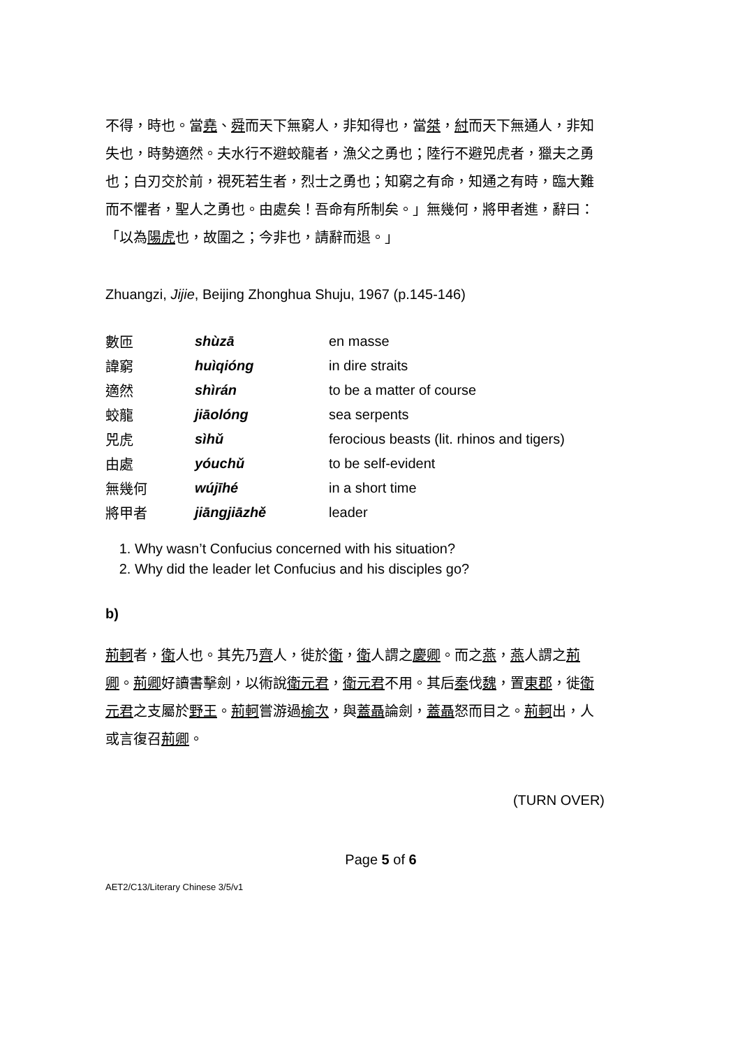不得，時也。當堯、舜而天下無窮人，非知得也，當桀，紂而天下無通人，非知失也，時勢適然。夫水行不避蛟龍者，漁父之勇也；陸行不避兕虎者，獵夫之勇也；白刃交於前，視死若生者，烈士之勇也；知窮之有命，知通之有時，臨大難而不懼者，聖人之勇也。由處矣！吾命有所制矣。」無幾何，將甲者進，辭曰：「以為陽虎也，故圍之；今非也，請辭而退。」
Zhuangzi, Jijie, Beijing Zhonghua Shuju, 1967 (p.145-146)
| 數匝 | shùzā | en masse |
| 諱窮 | huìqióng | in dire straits |
| 適然 | shìrán | to be a matter of course |
| 蛟龍 | jiāolóng | sea serpents |
| 兕虎 | sìhǔ | ferocious beasts (lit. rhinos and tigers) |
| 由處 | yóuchǔ | to be self-evident |
| 無幾何 | wújīhé | in a short time |
| 將甲者 | jiāngjiāzhě | leader |
1. Why wasn’t Confucius concerned with his situation?
2. Why did the leader let Confucius and his disciples go?
b)
荊軻者，衛人也。其先乃齊人，徙於衛，衛人謂之慶卿。而之燕，燕人謂之荊卿。荊卿好讀書擊劍，以術說衛元君，衛元君不用。其后秦伐魏，置東郡，徙衛元君之支屬於野王。荊軻嘗游過榆次，與蓋聶論劍，蓋聶怒而目之。荊軻出，人或言復召荊卿。
(TURN OVER)
Page 5 of 6
AET2/C13/Literary Chinese 3/5/v1